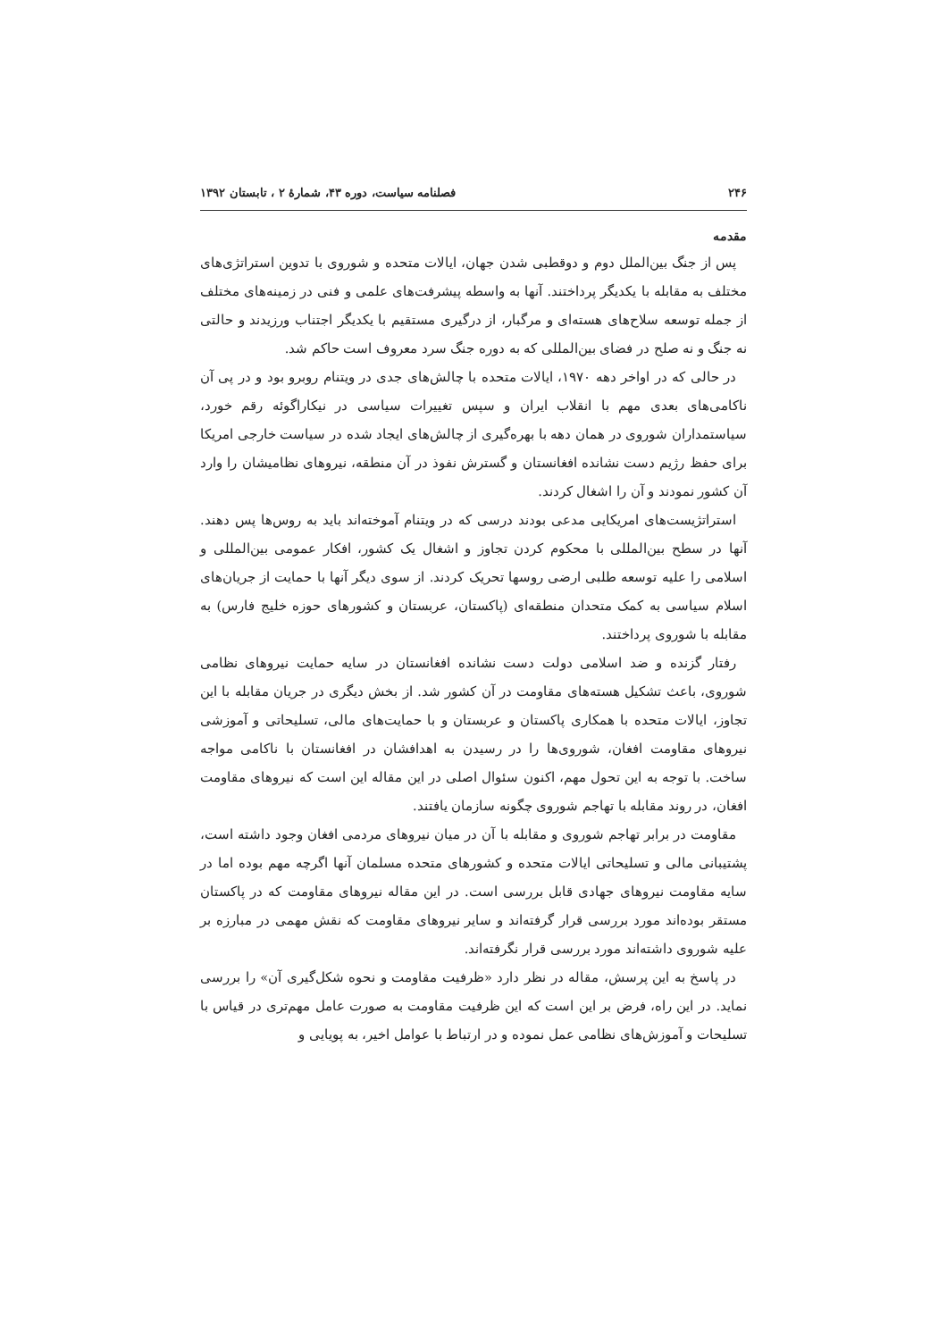۲۴۶ فصلنامه سیاست، دوره ۴۳، شمارۀ ۲ ، تابستان ۱۳۹۲
مقدمه
پس از جنگ بین‌الملل دوم و دوقطبی شدن جهان، ایالات متحده و شوروی با تدوین استراتژی‌های مختلف به مقابله با یکدیگر پرداختند. آنها به واسطه پیشرفت‌های علمی و فنی در زمینه‌های مختلف از جمله توسعه سلاح‌های هسته‌ای و مرگبار، از درگیری مستقیم با یکدیگر اجتناب ورزیدند و حالتی نه جنگ و نه صلح در فضای بین‌المللی که به دوره جنگ سرد معروف است حاکم شد.
در حالی که در اواخر دهه ۱۹۷۰، ایالات متحده با چالش‌های جدی در ویتنام روبرو بود و در پی آن ناکامی‌های بعدی مهم با انقلاب ایران و سپس تغییرات سیاسی در نیکاراگوئه رقم خورد، سیاستمداران شوروی در همان دهه با بهره‌گیری از چالش‌های ایجاد شده در سیاست خارجی امریکا برای حفظ رژیم دست نشانده افغانستان و گسترش نفوذ در آن منطقه، نیروهای نظامیشان را وارد آن کشور نمودند و آن را اشغال کردند.
استراتژیست‌های امریکایی مدعی بودند درسی که در ویتنام آموخته‌اند باید به روس‌ها پس دهند. آنها در سطح بین‌المللی با محکوم کردن تجاوز و اشغال یک کشور، افکار عمومی بین‌المللی و اسلامی را علیه توسعه طلبی ارضی روسها تحریک کردند. از سوی دیگر آنها با حمایت از جریان‌های اسلام سیاسی به کمک متحدان منطقه‌ای (پاکستان، عربستان و کشورهای حوزه خلیج فارس) به مقابله با شوروی پرداختند.
رفتار گزنده و ضد اسلامی دولت دست نشانده افغانستان در سایه حمایت نیروهای نظامی شوروی، باعث تشکیل هسته‌های مقاومت در آن کشور شد. از بخش دیگری در جریان مقابله با این تجاوز، ایالات متحده با همکاری پاکستان و عربستان و با حمایت‌های مالی، تسلیحاتی و آموزشی نیروهای مقاومت افغان، شوروی‌ها را در رسیدن به اهدافشان در افغانستان با ناکامی مواجه ساخت. با توجه به این تحول مهم، اکنون سئوال اصلی در این مقاله این است که نیروهای مقاومت افغان، در روند مقابله با تهاجم شوروی چگونه سازمان یافتند.
مقاومت در برابر تهاجم شوروی و مقابله با آن در میان نیروهای مردمی افغان وجود داشته است، پشتیبانی مالی و تسلیحاتی ایالات متحده و کشورهای متحده مسلمان آنها اگرچه مهم بوده اما در سایه مقاومت نیروهای جهادی قابل بررسی است. در این مقاله نیروهای مقاومت که در پاکستان مستقر بوده‌اند مورد بررسی قرار گرفته‌اند و سایر نیروهای مقاومت که نقش مهمی در مبارزه بر علیه شوروی داشته‌اند مورد بررسی قرار نگرفته‌اند.
در پاسخ به این پرسش، مقاله در نظر دارد «ظرفیت مقاومت و نحوه شکل‌گیری آن» را بررسی نماید. در این راه، فرض بر این است که این ظرفیت مقاومت به صورت عامل مهم‌تری در قیاس با تسلیحات و آموزش‌های نظامی عمل نموده و در ارتباط با عوامل اخیر، به پویایی و